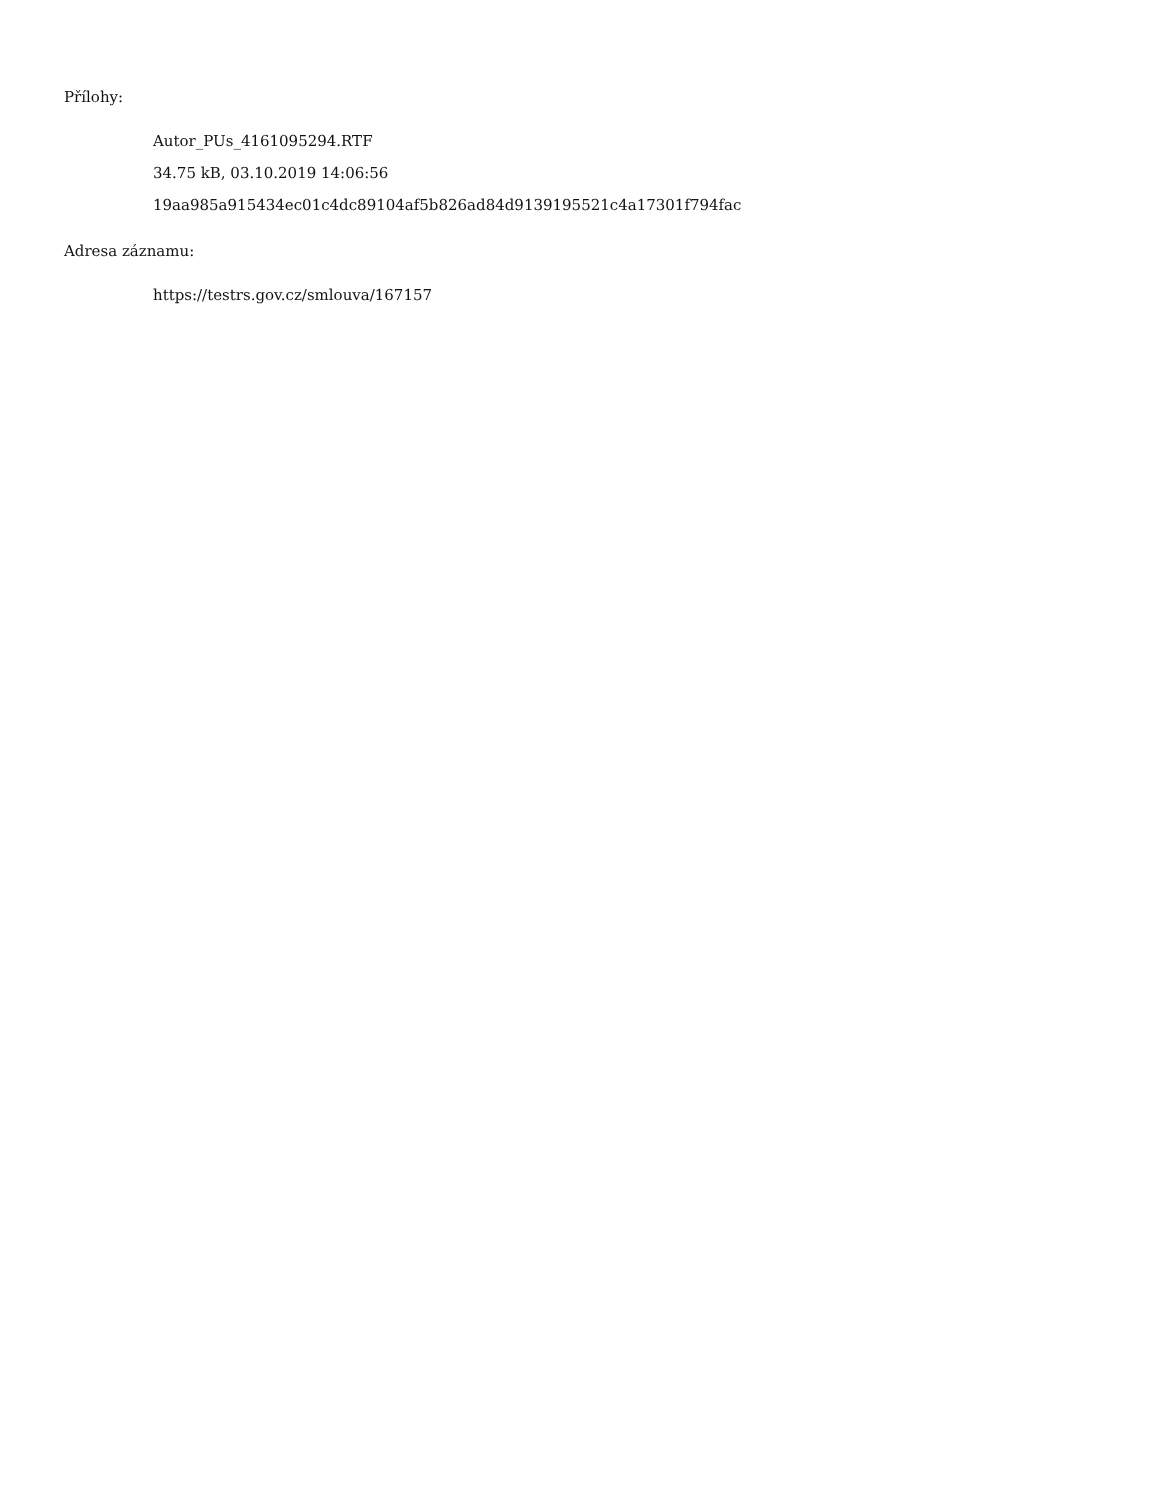Přílohy:
Autor_PUs_4161095294.RTF
34.75 kB, 03.10.2019 14:06:56
19aa985a915434ec01c4dc89104af5b826ad84d9139195521c4a17301f794fac
Adresa záznamu:
https://testrs.gov.cz/smlouva/167157